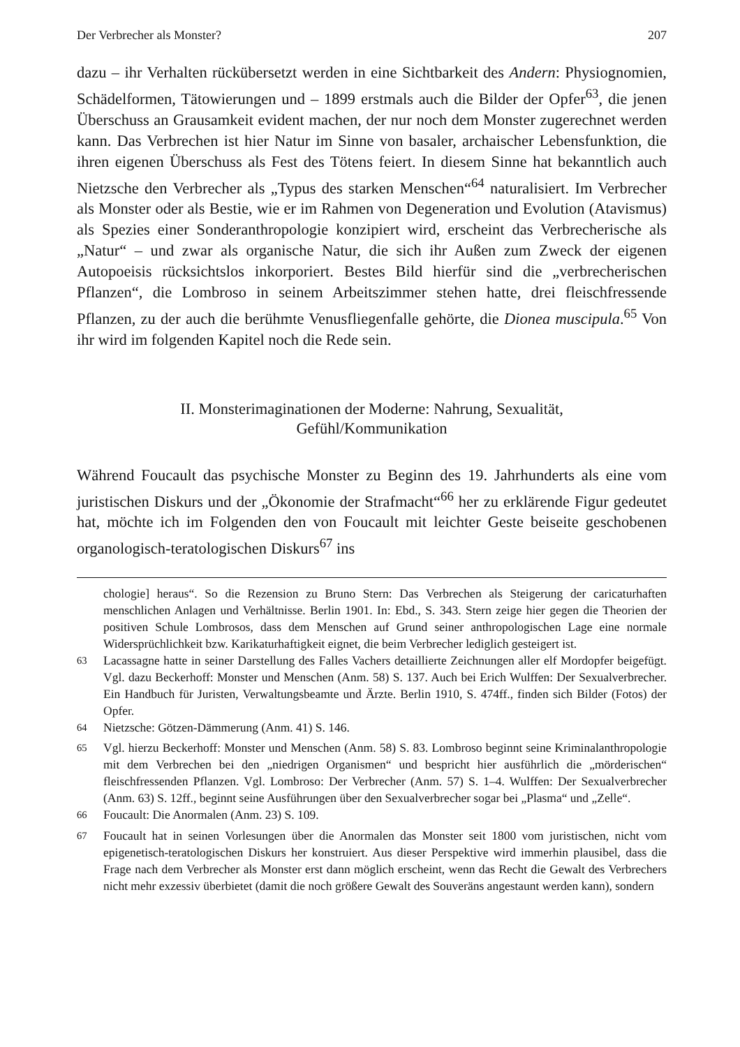Der Verbrecher als Monster? 207
dazu – ihr Verhalten rückübersetzt werden in eine Sichtbarkeit des Andern: Physiognomien, Schädelformen, Tätowierungen und – 1899 erstmals auch die Bilder der Opfer<sup>63</sup>, die jenen Überschuss an Grausamkeit evident machen, der nur noch dem Monster zugerechnet werden kann. Das Verbrechen ist hier Natur im Sinne von basaler, archaischer Lebensfunktion, die ihren eigenen Überschuss als Fest des Tötens feiert. In diesem Sinne hat bekanntlich auch Nietzsche den Verbrecher als „Typus des starken Menschen“<sup>64</sup> naturalisiert. Im Verbrecher als Monster oder als Bestie, wie er im Rahmen von Degeneration und Evolution (Atavismus) als Spezies einer Sonderanthropologie konzipiert wird, erscheint das Verbrecherische als „Natur“ – und zwar als organische Natur, die sich ihr Außen zum Zweck der eigenen Autopoeisis rücksichtslos inkorporiert. Bestes Bild hierfür sind die „verbrecherischen Pflanzen“, die Lombroso in seinem Arbeitszimmer stehen hatte, drei fleischfressende Pflanzen, zu der auch die berühmte Venusfliegenfalle gehörte, die Dionea muscipula.<sup>65</sup> Von ihr wird im folgenden Kapitel noch die Rede sein.
II. Monsterimaginationen der Moderne: Nahrung, Sexualität,
Gefühl/Kommunikation
Während Foucault das psychische Monster zu Beginn des 19. Jahrhunderts als eine vom juristischen Diskurs und der „Ökonomie der Strafmacht“<sup>66</sup> her zu erklärende Figur gedeutet hat, möchte ich im Folgenden den von Foucault mit leichter Geste beiseite geschobenen organologisch-teratologischen Diskurs<sup>67</sup> ins
chologie] heraus“. So die Rezension zu Bruno Stern: Das Verbrechen als Steigerung der caricaturhaften menschlichen Anlagen und Verhältnisse. Berlin 1901. In: Ebd., S. 343. Stern zeige hier gegen die Theorien der positiven Schule Lombrosos, dass dem Menschen auf Grund seiner anthropologischen Lage eine normale Widersprüchlichkeit bzw. Karikaturhaftigkeit eignet, die beim Verbrecher lediglich gesteigert ist.
<sup>63</sup> Lacassagne hatte in seiner Darstellung des Falles Vachers detaillierte Zeichnungen aller elf Mordopfer beigefügt. Vgl. dazu Beckerhoff: Monster und Menschen (Anm. 58) S. 137. Auch bei Erich Wulffen: Der Sexualverbrecher. Ein Handbuch für Juristen, Verwaltungsbeamte und Ärzte. Berlin 1910, S. 474ff., finden sich Bilder (Fotos) der Opfer.
<sup>64</sup> Nietzsche: Götzen-Dämmerung (Anm. 41) S. 146.
<sup>65</sup> Vgl. hierzu Beckerhoff: Monster und Menschen (Anm. 58) S. 83. Lombroso beginnt seine Kriminalanthropologie mit dem Verbrechen bei den „niedrigen Organismen“ und bespricht hier ausführlich die „mörderischen“ fleischfressenden Pflanzen. Vgl. Lombroso: Der Verbrecher (Anm. 57) S. 1–4. Wulffen: Der Sexualverbrecher (Anm. 63) S. 12ff., beginnt seine Ausführungen über den Sexualverbrecher sogar bei „Plasma“ und „Zelle“.
<sup>66</sup> Foucault: Die Anormalen (Anm. 23) S. 109.
<sup>67</sup> Foucault hat in seinen Vorlesungen über die Anormalen das Monster seit 1800 vom juristischen, nicht vom epigenetisch-teratologischen Diskurs her konstruiert. Aus dieser Perspektive wird immerhin plausibel, dass die Frage nach dem Verbrecher als Monster erst dann möglich erscheint, wenn das Recht die Gewalt des Verbrechers nicht mehr exzessiv überbietet (damit die noch größere Gewalt des Souveräns angestaunt werden kann), sondern